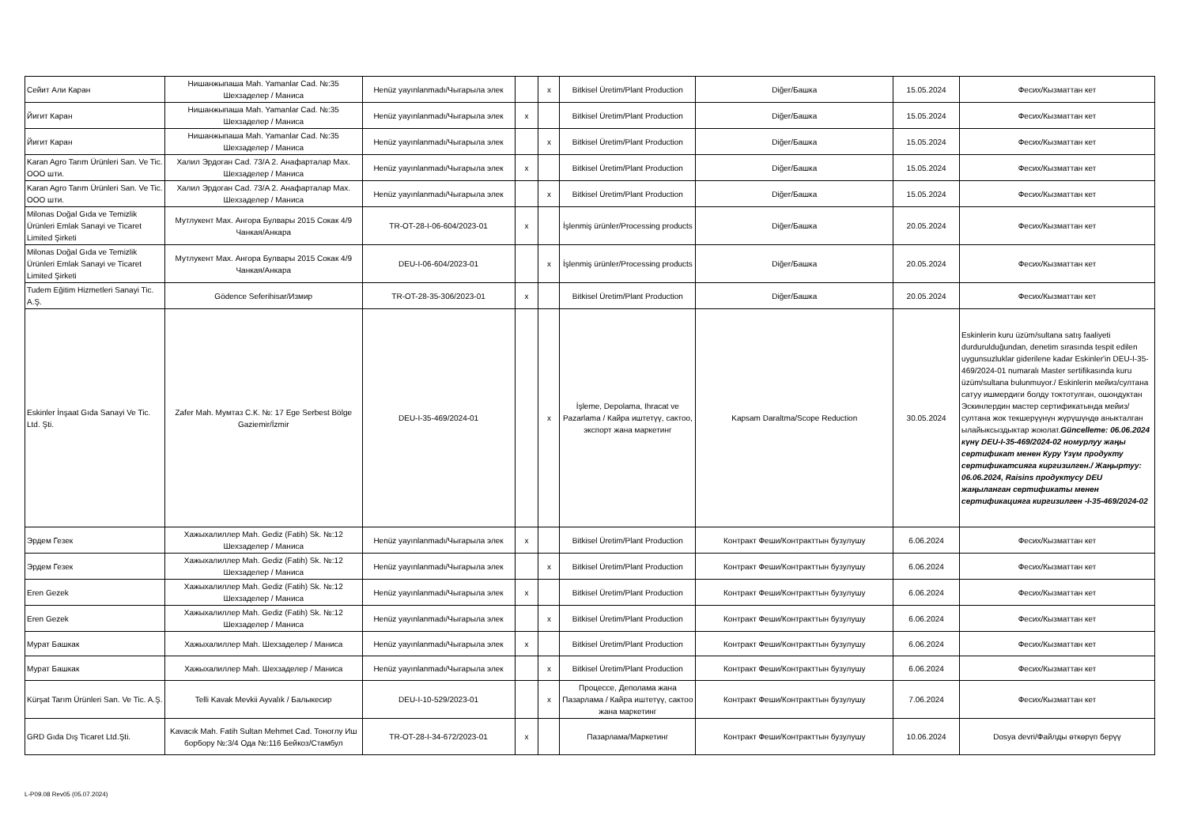| Сейит Али Каран | Нишанжыпаша Mah. Yamanlar Cad. №:35 Шехзаделер / Маниса | Henüz yayınlanmadı/Чыгарыла элек | | x | Bitkisel Üretim/Plant Production | Diğer/Башка | 15.05.2024 | Фесих/Кызматтан кет |
| Йигит Каран | Нишанжыпаша Mah. Yamanlar Cad. №:35 Шехзаделер / Маниса | Henüz yayınlanmadı/Чыгарыла элек | x | | Bitkisel Üretim/Plant Production | Diğer/Башка | 15.05.2024 | Фесих/Кызматтан кет |
| Йигит Каран | Нишанжыпаша Mah. Yamanlar Cad. №:35 Шехзаделер / Маниса | Henüz yayınlanmadı/Чыгарыла элек | | x | Bitkisel Üretim/Plant Production | Diğer/Башка | 15.05.2024 | Фесих/Кызматтан кет |
| Karan Agro Tarım Ürünleri San. Ve Tic. ООО шти. | Халил Эрдоган Cad. 73/A 2. Анафарталар Мах. Шехзаделер / Маниса | Henüz yayınlanmadı/Чыгарыла элек | x | | Bitkisel Üretim/Plant Production | Diğer/Башка | 15.05.2024 | Фесих/Кызматтан кет |
| Karan Agro Tarım Ürünleri San. Ve Tic. ООО шти. | Халил Эрдоган Cad. 73/A 2. Анафарталар Мах. Шехзаделер / Маниса | Henüz yayınlanmadı/Чыгарыла элек | | x | Bitkisel Üretim/Plant Production | Diğer/Башка | 15.05.2024 | Фесих/Кызматтан кет |
| Milonas Doğal Gıda ve Temizlik Ürünleri Emlak Sanayi ve Ticaret Limited Şirketi | Мутлукент Мах. Ангора Булвары 2015 Сокак 4/9 Чанкая/Анкара | TR-OT-28-I-06-604/2023-01 | x | | İşlenmiş ürünler/Processing products | Diğer/Башка | 20.05.2024 | Фесих/Кызматтан кет |
| Milonas Doğal Gıda ve Temizlik Ürünleri Emlak Sanayi ve Ticaret Limited Şirketi | Мутлукент Мах. Ангора Булвары 2015 Сокак 4/9 Чанкая/Анкара | DEU-I-06-604/2023-01 | | x | İşlenmiş ürünler/Processing products | Diğer/Башка | 20.05.2024 | Фесих/Кызматтан кет |
| Tudem Eğitim Hizmetleri Sanayi Tic. A.Ş. | Gödence Seferihisar/Измир | TR-OT-28-35-306/2023-01 | x | | Bitkisel Üretim/Plant Production | Diğer/Башка | 20.05.2024 | Фесих/Кызматтан кет |
| Eskinler İnşaat Gıda Sanayi Ve Tic. Ltd. Şti. | Zafer Mah. Мумтаз С.К. №: 17 Ege Serbest Bölge Gaziemir/İzmir | DEU-I-35-469/2024-01 | | x | İşleme, Depolama, Ihracat ve Pazarlama / Кайра иштетүү, сактоо, экспорт жана маркетинг | Kapsam Daraltma/Scope Reduction | 30.05.2024 | Eskinlerin kuru üzüm/sultana satış faaliyeti durdurulduğundan, denetim sırasında tespit edilen uygunsuzluklar giderilene kadar Eskinler'in DEU-I-35-469/2024-01 numaralı Master sertifikasında kuru üzüm/sultana bulunmuyor./ Eskinlerin мейиз/султана сатуу ишмердиги болду токтотулган, ошондуктан Эскинлердин мастер сертификатында мейиз/султана жок текшерүүнүн жүрүшүндө аныкталган ылайыксыздыктар жоюлат. Güncelleme: 06.06.2024 күнү DEU-I-35-469/2024-02 номурлуу жаңы сертификат менен Куру Үзүм продукту сертификатсияга киргизилген./ Жаңыртуу: 06.06.2024, Raisins продуктусу DEU жаңыланган сертификаты менен сертификацияга киргизилген -I-35-469/2024-02 |
| Эрдем Гезек | Хажыхалиллер Mah. Gediz (Fatih) Sk. №:12 Шехзаделер / Маниса | Henüz yayınlanmadı/Чыгарыла элек | x | | Bitkisel Üretim/Plant Production | Контракт Феши/Контракттын бузулушу | 6.06.2024 | Фесих/Кызматтан кет |
| Эрдем Гезек | Хажыхалиллер Mah. Gediz (Fatih) Sk. №:12 Шехзаделер / Маниса | Henüz yayınlanmadı/Чыгарыла элек | | x | Bitkisel Üretim/Plant Production | Контракт Феши/Контракттын бузулушу | 6.06.2024 | Фесих/Кызматтан кет |
| Eren Gezek | Хажыхалиллер Mah. Gediz (Fatih) Sk. №:12 Шехзаделер / Маниса | Henüz yayınlanmadı/Чыгарыла элек | x | | Bitkisel Üretim/Plant Production | Контракт Феши/Контракттын бузулушу | 6.06.2024 | Фесих/Кызматтан кет |
| Eren Gezek | Хажыхалиллер Mah. Gediz (Fatih) Sk. №:12 Шехзаделер / Маниса | Henüz yayınlanmadı/Чыгарыла элек | | x | Bitkisel Üretim/Plant Production | Контракт Феши/Контракттын бузулушу | 6.06.2024 | Фесих/Кызматтан кет |
| Мурат Башкак | Хажыхалиллер Mah. Шехзаделер / Маниса | Henüz yayınlanmadı/Чыгарыла элек | x | | Bitkisel Üretim/Plant Production | Контракт Феши/Контракттын бузулушу | 6.06.2024 | Фесих/Кызматтан кет |
| Мурат Башкак | Хажыхалиллер Mah. Шехзаделер / Маниса | Henüz yayınlanmadı/Чыгарыла элек | | x | Bitkisel Üretim/Plant Production | Контракт Феши/Контракттын бузулушу | 6.06.2024 | Фесих/Кызматтан кет |
| Kürşat Tarım Ürünleri San. Ve Tic. A.Ş. | Telli Kavak Mevkii Ayvalık / Балыкесир | DEU-I-10-529/2023-01 | | x | Процессе, Деполама жана Пазарлама / Кайра иштетүү, сактоо жана маркетинг | Контракт Феши/Контракттын бузулушу | 7.06.2024 | Фесих/Кызматтан кет |
| GRD Gıda Dış Ticaret Ltd.Şti. | Kavacık Mah. Fatih Sultan Mehmet Cad. Тоноглу Иш борбору №:3/4 Ода №:116 Бейкоз/Стамбул | TR-OT-28-I-34-672/2023-01 | x | | Пазарлама/Маркетинг | Контракт Феши/Контракттын бузулушу | 10.06.2024 | Dosya devri/Файлды өткөрүп берүү |
L-P09.08 Rev05 (05.07.2024)